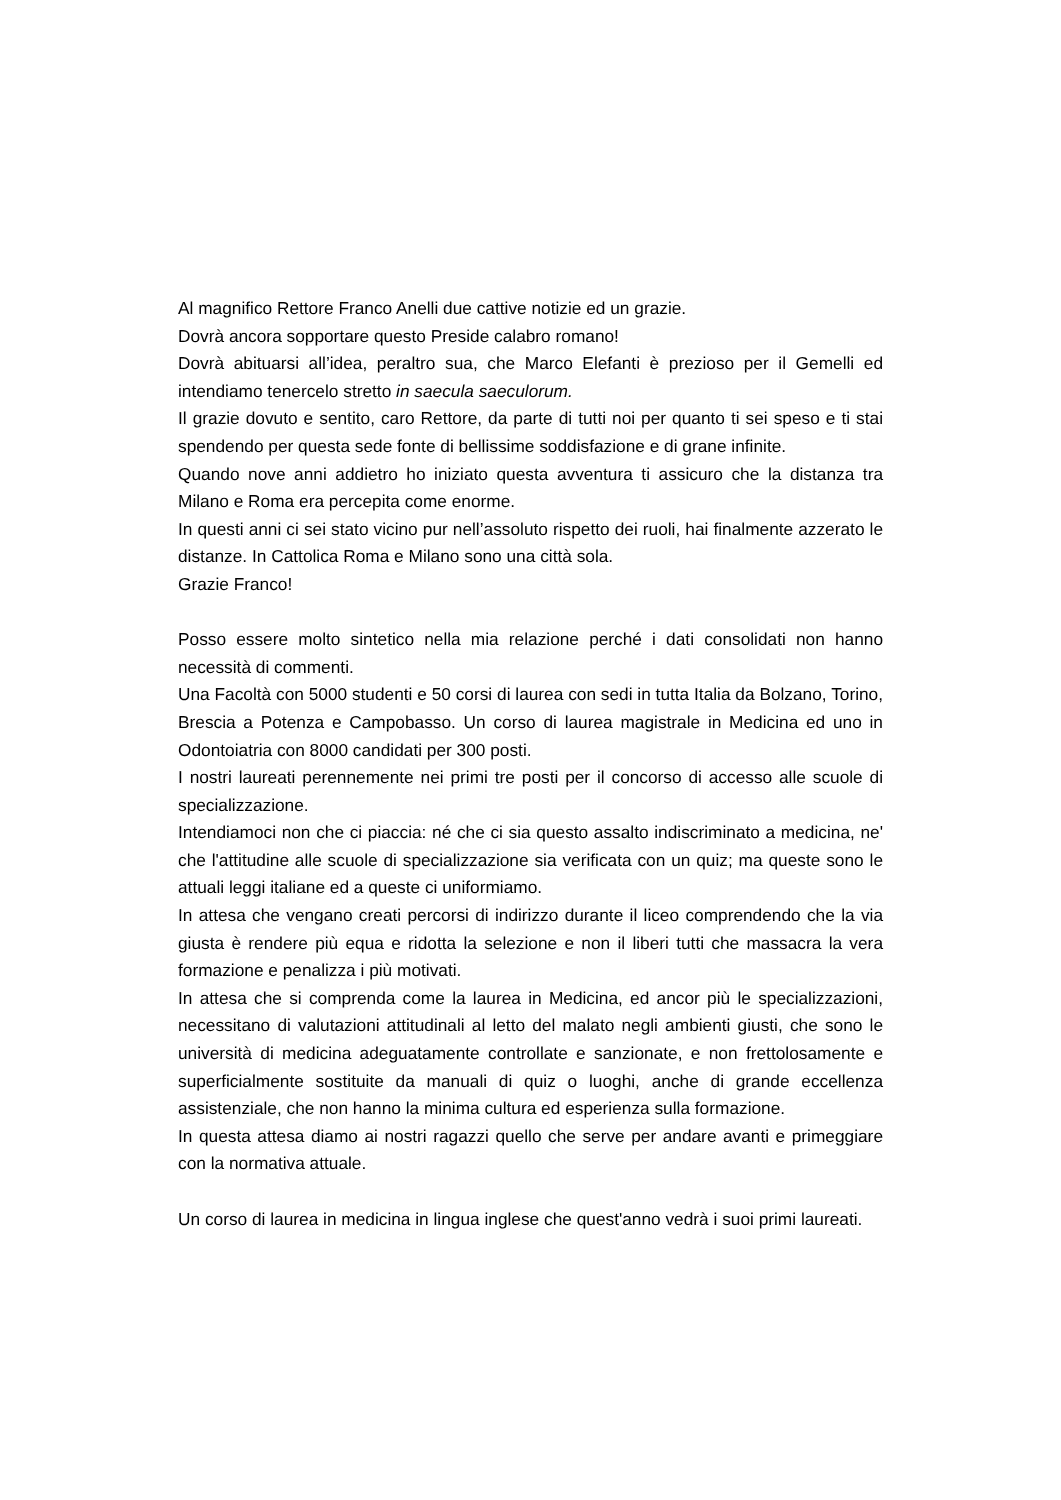Al magnifico Rettore Franco Anelli due cattive notizie ed un grazie.
Dovrà ancora sopportare questo Preside calabro romano!
Dovrà abituarsi all’idea, peraltro sua, che Marco Elefanti è prezioso per il Gemelli ed intendiamo tenercelo stretto in saecula saeculorum.
Il grazie dovuto e sentito, caro Rettore, da parte di tutti noi per quanto ti sei speso e ti stai spendendo per questa sede fonte di bellissime soddisfazione e di grane infinite.
Quando nove anni addietro ho iniziato questa avventura ti assicuro che la distanza tra Milano e Roma era percepita come enorme.
In questi anni ci sei stato vicino pur nell’assoluto rispetto dei ruoli, hai finalmente azzerato le distanze. In Cattolica Roma e Milano sono una città sola.
Grazie Franco!
Posso essere molto sintetico nella mia relazione perché i dati consolidati non hanno necessità di commenti.
Una Facoltà con 5000 studenti e 50 corsi di laurea con sedi in tutta Italia da Bolzano, Torino, Brescia a Potenza e Campobasso. Un corso di laurea magistrale in Medicina ed uno in Odontoiatria con 8000 candidati per 300 posti.
I nostri laureati perennemente nei primi tre posti per il concorso di accesso alle scuole di specializzazione.
Intendiamoci non che ci piaccia: né che ci sia questo assalto indiscriminato a medicina, ne' che l'attitudine alle scuole di specializzazione sia verificata con un quiz; ma queste sono le attuali leggi italiane ed a queste ci uniformiamo.
In attesa che vengano creati percorsi di indirizzo durante il liceo comprendendo che la via giusta è rendere più equa e ridotta la selezione e non il liberi tutti che massacra la vera formazione e penalizza i più motivati.
In attesa che si comprenda come la laurea in Medicina, ed ancor più le specializzazioni, necessitano di valutazioni attitudinali al letto del malato negli ambienti giusti, che sono le università di medicina adeguatamente controllate e sanzionate, e non frettolosamente e superficialmente sostituite da manuali di quiz o luoghi, anche di grande eccellenza assistenziale, che non hanno la minima cultura ed esperienza sulla formazione.
In questa attesa diamo ai nostri ragazzi quello che serve per andare avanti e primeggiare con la normativa attuale.
Un corso di laurea in medicina in lingua inglese che quest'anno vedrà i suoi primi laureati.